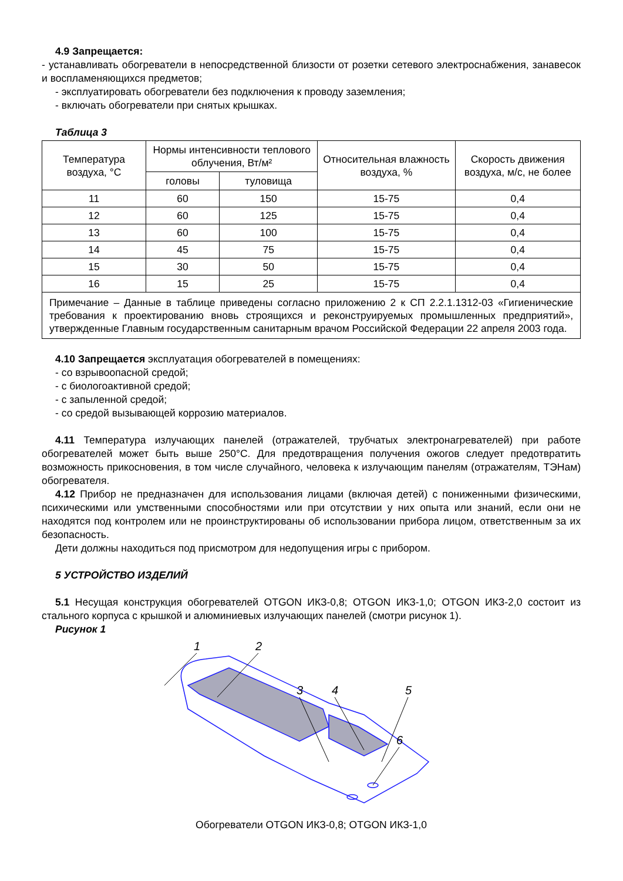4.9 Запрещается:
- устанавливать обогреватели в непосредственной близости от розетки сетевого электроснабжения, занавесок и воспламеняющихся предметов;
- эксплуатировать обогреватели без подключения к проводу заземления;
- включать обогреватели при снятых крышках.
Таблица 3
| Температура воздуха, °С | Нормы интенсивности теплового облучения, Вт/м² | | Относительная влажность воздуха, % | Скорость движения воздуха, м/с, не более |
| --- | --- | --- | --- | --- |
| | головы | туловища | | |
| 11 | 60 | 150 | 15-75 | 0,4 |
| 12 | 60 | 125 | 15-75 | 0,4 |
| 13 | 60 | 100 | 15-75 | 0,4 |
| 14 | 45 | 75 | 15-75 | 0,4 |
| 15 | 30 | 50 | 15-75 | 0,4 |
| 16 | 15 | 25 | 15-75 | 0,4 |
| Примечание – Данные в таблице приведены согласно приложению 2 к СП 2.2.1.1312-03 «Гигиенические требования к проектированию вновь строящихся и реконструируемых промышленных предприятий», утвержденные Главным государственным санитарным врачом Российской Федерации 22 апреля 2003 года. | | | | |
4.10 Запрещается эксплуатация обогревателей в помещениях:
- со взрывоопасной средой;
- с биологоактивной средой;
- с запыленной средой;
- со средой вызывающей коррозию материалов.
4.11 Температура излучающих панелей (отражателей, трубчатых электронагревателей) при работе обогревателей может быть выше 250°С. Для предотвращения получения ожогов следует предотвратить возможность прикосновения, в том числе случайного, человека к излучающим панелям (отражателям, ТЭНам) обогревателя.
4.12 Прибор не предназначен для использования лицами (включая детей) с пониженными физическими, психическими или умственными способностями или при отсутствии у них опыта или знаний, если они не находятся под контролем или не проинструктированы об использовании прибора лицом, ответственным за их безопасность.
Дети должны находиться под присмотром для недопущения игры с прибором.
5 УСТРОЙСТВО ИЗДЕЛИЙ
5.1 Несущая конструкция обогревателей OTGON ИКЗ-0,8; OTGON ИКЗ-1,0; OTGON ИКЗ-2,0 состоит из стального корпуса с крышкой и алюминиевых излучающих панелей (смотри рисунок 1).
Рисунок 1
1
2
3
4
5
6
Обогреватели OTGON ИКЗ-0,8; OTGON ИКЗ-1,0